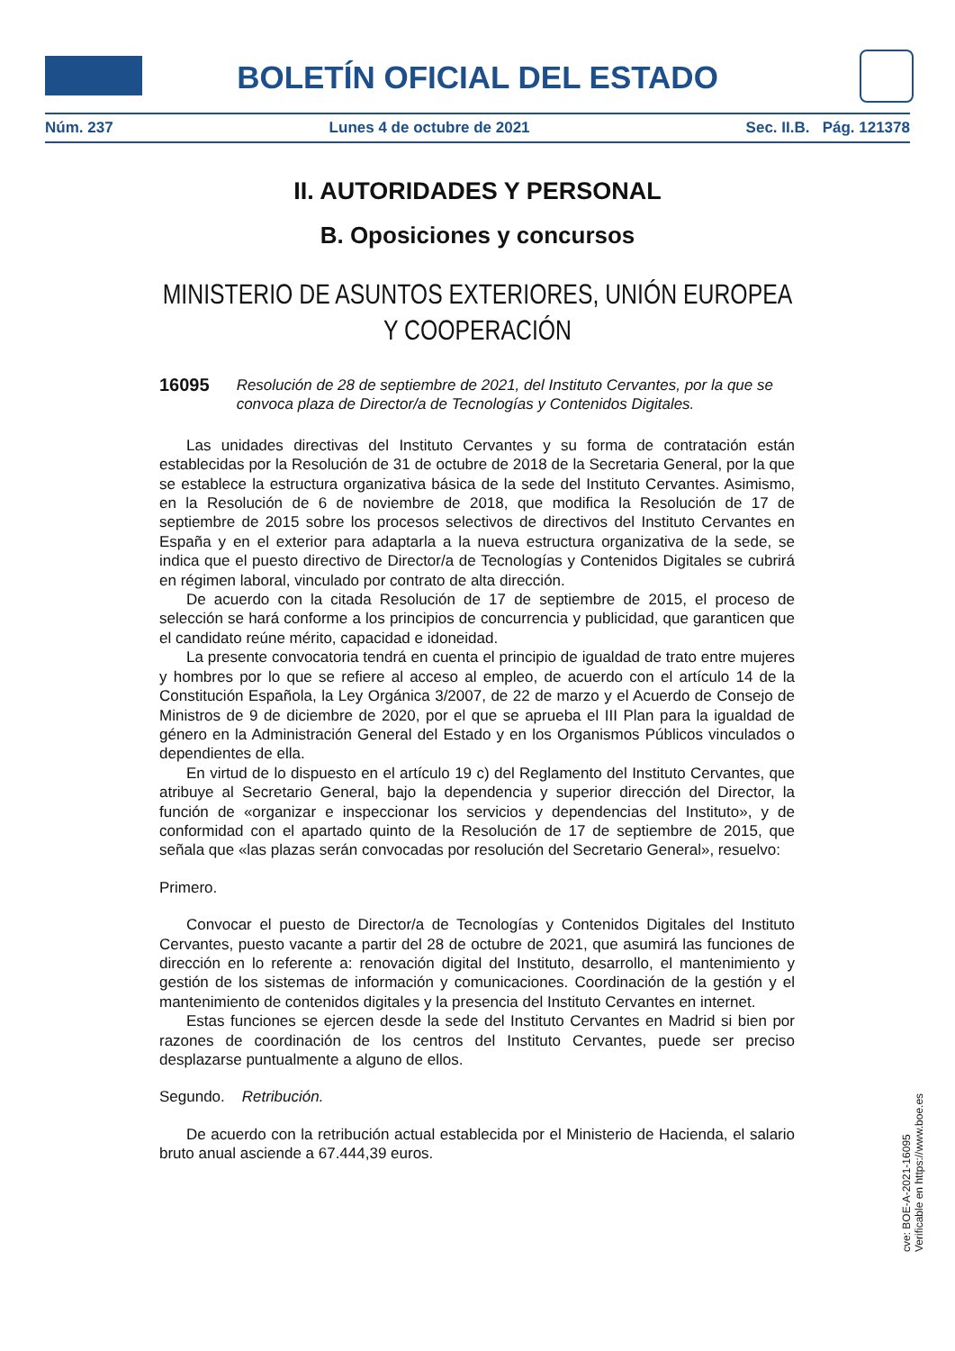BOLETÍN OFICIAL DEL ESTADO
Núm. 237 Lunes 4 de octubre de 2021 Sec. II.B. Pág. 121378
II. AUTORIDADES Y PERSONAL
B. Oposiciones y concursos
MINISTERIO DE ASUNTOS EXTERIORES, UNIÓN EUROPEA
Y COOPERACIÓN
16095 Resolución de 28 de septiembre de 2021, del Instituto Cervantes, por la que se convoca plaza de Director/a de Tecnologías y Contenidos Digitales.
Las unidades directivas del Instituto Cervantes y su forma de contratación están establecidas por la Resolución de 31 de octubre de 2018 de la Secretaria General, por la que se establece la estructura organizativa básica de la sede del Instituto Cervantes. Asimismo, en la Resolución de 6 de noviembre de 2018, que modifica la Resolución de 17 de septiembre de 2015 sobre los procesos selectivos de directivos del Instituto Cervantes en España y en el exterior para adaptarla a la nueva estructura organizativa de la sede, se indica que el puesto directivo de Director/a de Tecnologías y Contenidos Digitales se cubrirá en régimen laboral, vinculado por contrato de alta dirección.
De acuerdo con la citada Resolución de 17 de septiembre de 2015, el proceso de selección se hará conforme a los principios de concurrencia y publicidad, que garanticen que el candidato reúne mérito, capacidad e idoneidad.
La presente convocatoria tendrá en cuenta el principio de igualdad de trato entre mujeres y hombres por lo que se refiere al acceso al empleo, de acuerdo con el artículo 14 de la Constitución Española, la Ley Orgánica 3/2007, de 22 de marzo y el Acuerdo de Consejo de Ministros de 9 de diciembre de 2020, por el que se aprueba el III Plan para la igualdad de género en la Administración General del Estado y en los Organismos Públicos vinculados o dependientes de ella.
En virtud de lo dispuesto en el artículo 19 c) del Reglamento del Instituto Cervantes, que atribuye al Secretario General, bajo la dependencia y superior dirección del Director, la función de «organizar e inspeccionar los servicios y dependencias del Instituto», y de conformidad con el apartado quinto de la Resolución de 17 de septiembre de 2015, que señala que «las plazas serán convocadas por resolución del Secretario General», resuelvo:
Primero.
Convocar el puesto de Director/a de Tecnologías y Contenidos Digitales del Instituto Cervantes, puesto vacante a partir del 28 de octubre de 2021, que asumirá las funciones de dirección en lo referente a: renovación digital del Instituto, desarrollo, el mantenimiento y gestión de los sistemas de información y comunicaciones. Coordinación de la gestión y el mantenimiento de contenidos digitales y la presencia del Instituto Cervantes en internet.
Estas funciones se ejercen desde la sede del Instituto Cervantes en Madrid si bien por razones de coordinación de los centros del Instituto Cervantes, puede ser preciso desplazarse puntualmente a alguno de ellos.
Segundo. Retribución.
De acuerdo con la retribución actual establecida por el Ministerio de Hacienda, el salario bruto anual asciende a 67.444,39 euros.
cve: BOE-A-2021-16095
Verificable en https://www.boe.es